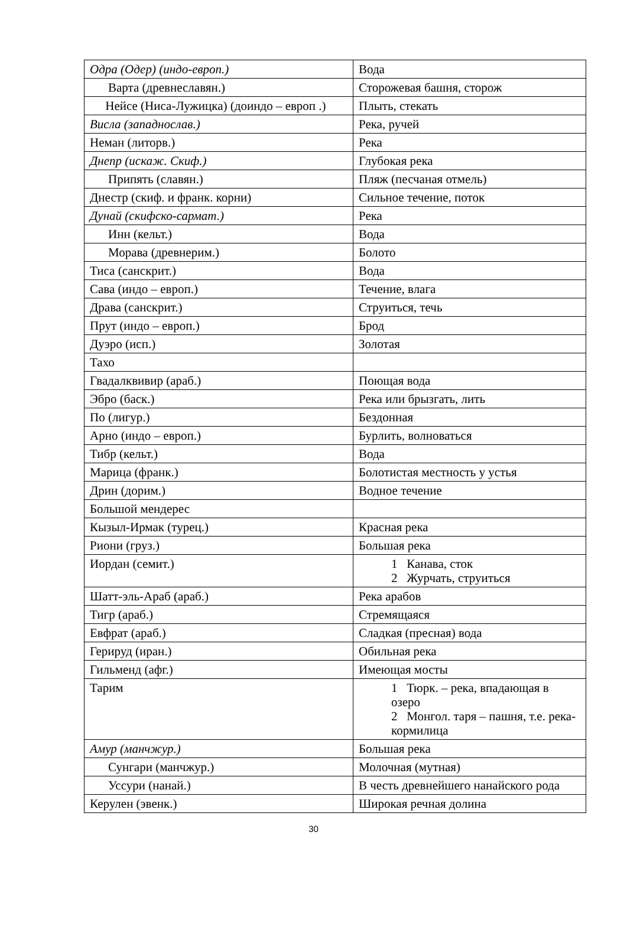| Одра (Одер) (индо-европ.) | Вода |
| Варта (древнеславян.) | Сторожевая башня, сторож |
| Нейсе (Ниса-Лужицка) (доиндо – европ .) | Плыть, стекать |
| Висла (западнослав.) | Река, ручей |
| Неман (литорв.) | Река |
| Днепр (искаж. Скиф.) | Глубокая река |
| Припять (славян.) | Пляж (песчаная отмель) |
| Днестр (скиф. и франк. корни) | Сильное течение, поток |
| Дунай (скифско-сармат.) | Река |
| Инн (кельт.) | Вода |
| Морава (древнерим.) | Болото |
| Тиса (санскрит.) | Вода |
| Сава (индо – европ.) | Течение, влага |
| Драва (санскрит.) | Струиться, течь |
| Прут (индо – европ.) | Брод |
| Дуэро (исп.) | Золотая |
| Тахо | |
| Гвадалквивир (араб.) | Поющая вода |
| Эбро (баск.) | Река или брызгать, лить |
| По (лигур.) | Бездонная |
| Арно (индо – европ.) | Бурлить, волноваться |
| Тибр (кельт.) | Вода |
| Марица (франк.) | Болотистая местность у устья |
| Дрин (дорим.) | Водное течение |
| Большой мендерес | |
| Кызыл-Ирмак (турец.) | Красная река |
| Риони (груз.) | Большая река |
| Иордан (семит.) | 1 Канава, сток 2 Журчать, струиться |
| Шатт-эль-Араб (араб.) | Река арабов |
| Тигр (араб.) | Стремящаяся |
| Евфрат (араб.) | Сладкая (пресная) вода |
| Герируд (иран.) | Обильная река |
| Гильменд (афг.) | Имеющая мосты |
| Тарим | 1 Тюрк. – река, впадающая в озеро 2 Монгол. таря – пашня, т.е. река-кормилица |
| Амур (манчжур.) | Большая река |
| Сунгари (манчжур.) | Молочная (мутная) |
| Уссури (нанай.) | В честь древнейшего нанайского рода |
| Керулен (эвенк.) | Широкая речная долина |
30